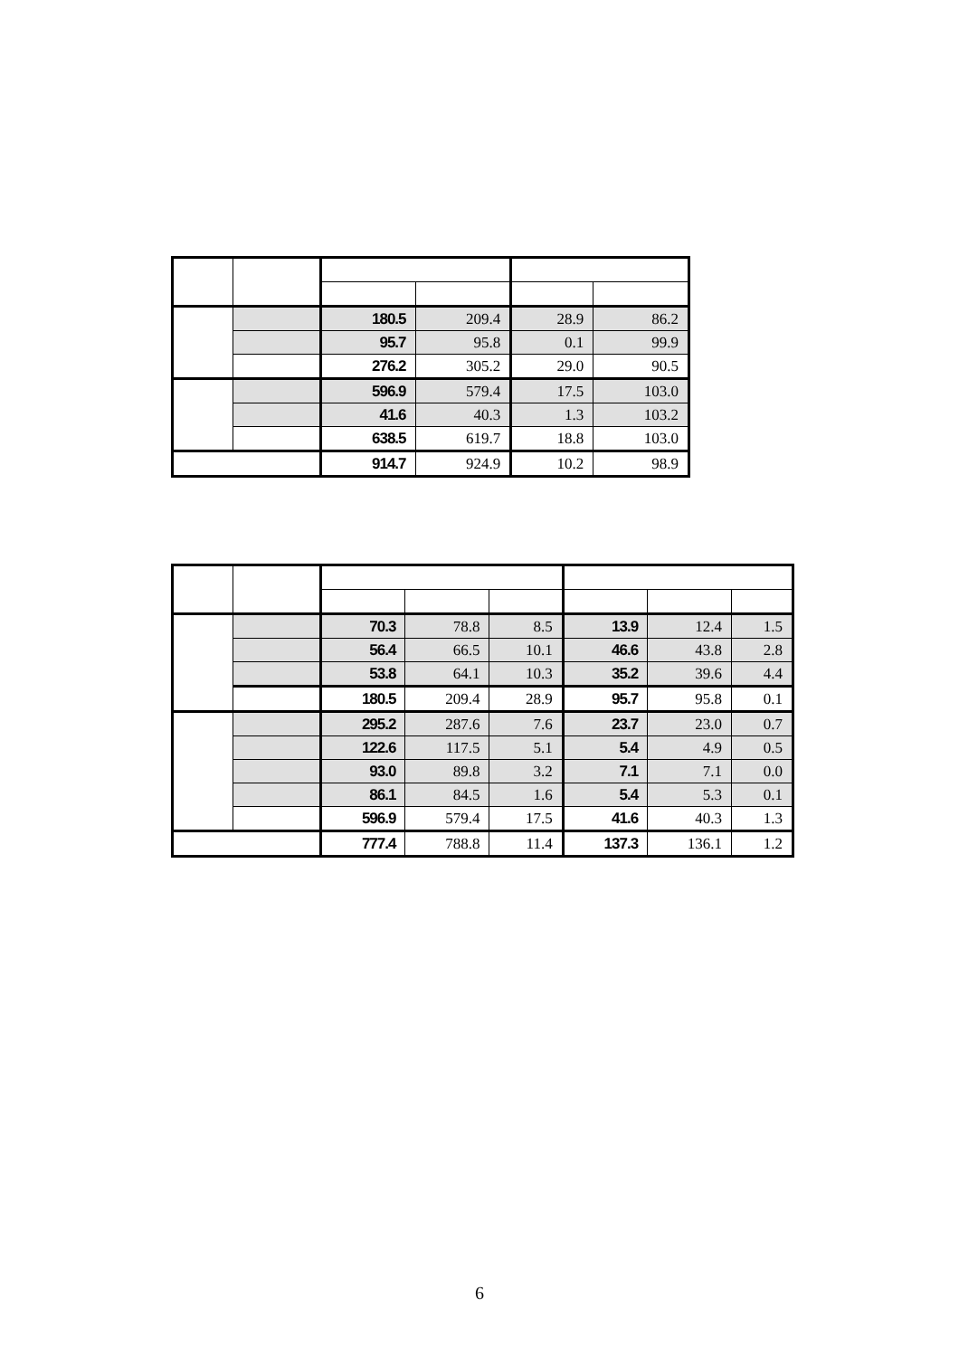| | | 180.5 | 209.4 | 28.9 | 86.2 |
| | | 95.7 | 95.8 | 0.1 | 99.9 |
| | | 276.2 | 305.2 | 29.0 | 90.5 |
| | | 596.9 | 579.4 | 17.5 | 103.0 |
| | | 41.6 | 40.3 | 1.3 | 103.2 |
| | | 638.5 | 619.7 | 18.8 | 103.0 |
| | | 914.7 | 924.9 | 10.2 | 98.9 |
| | | 70.3 | 78.8 | 8.5 | 13.9 | 12.4 | 1.5 |
| | | 56.4 | 66.5 | 10.1 | 46.6 | 43.8 | 2.8 |
| | | 53.8 | 64.1 | 10.3 | 35.2 | 39.6 | 4.4 |
| | | 180.5 | 209.4 | 28.9 | 95.7 | 95.8 | 0.1 |
| | | 295.2 | 287.6 | 7.6 | 23.7 | 23.0 | 0.7 |
| | | 122.6 | 117.5 | 5.1 | 5.4 | 4.9 | 0.5 |
| | | 93.0 | 89.8 | 3.2 | 7.1 | 7.1 | 0.0 |
| | | 86.1 | 84.5 | 1.6 | 5.4 | 5.3 | 0.1 |
| | | 596.9 | 579.4 | 17.5 | 41.6 | 40.3 | 1.3 |
| | | 777.4 | 788.8 | 11.4 | 137.3 | 136.1 | 1.2 |
6